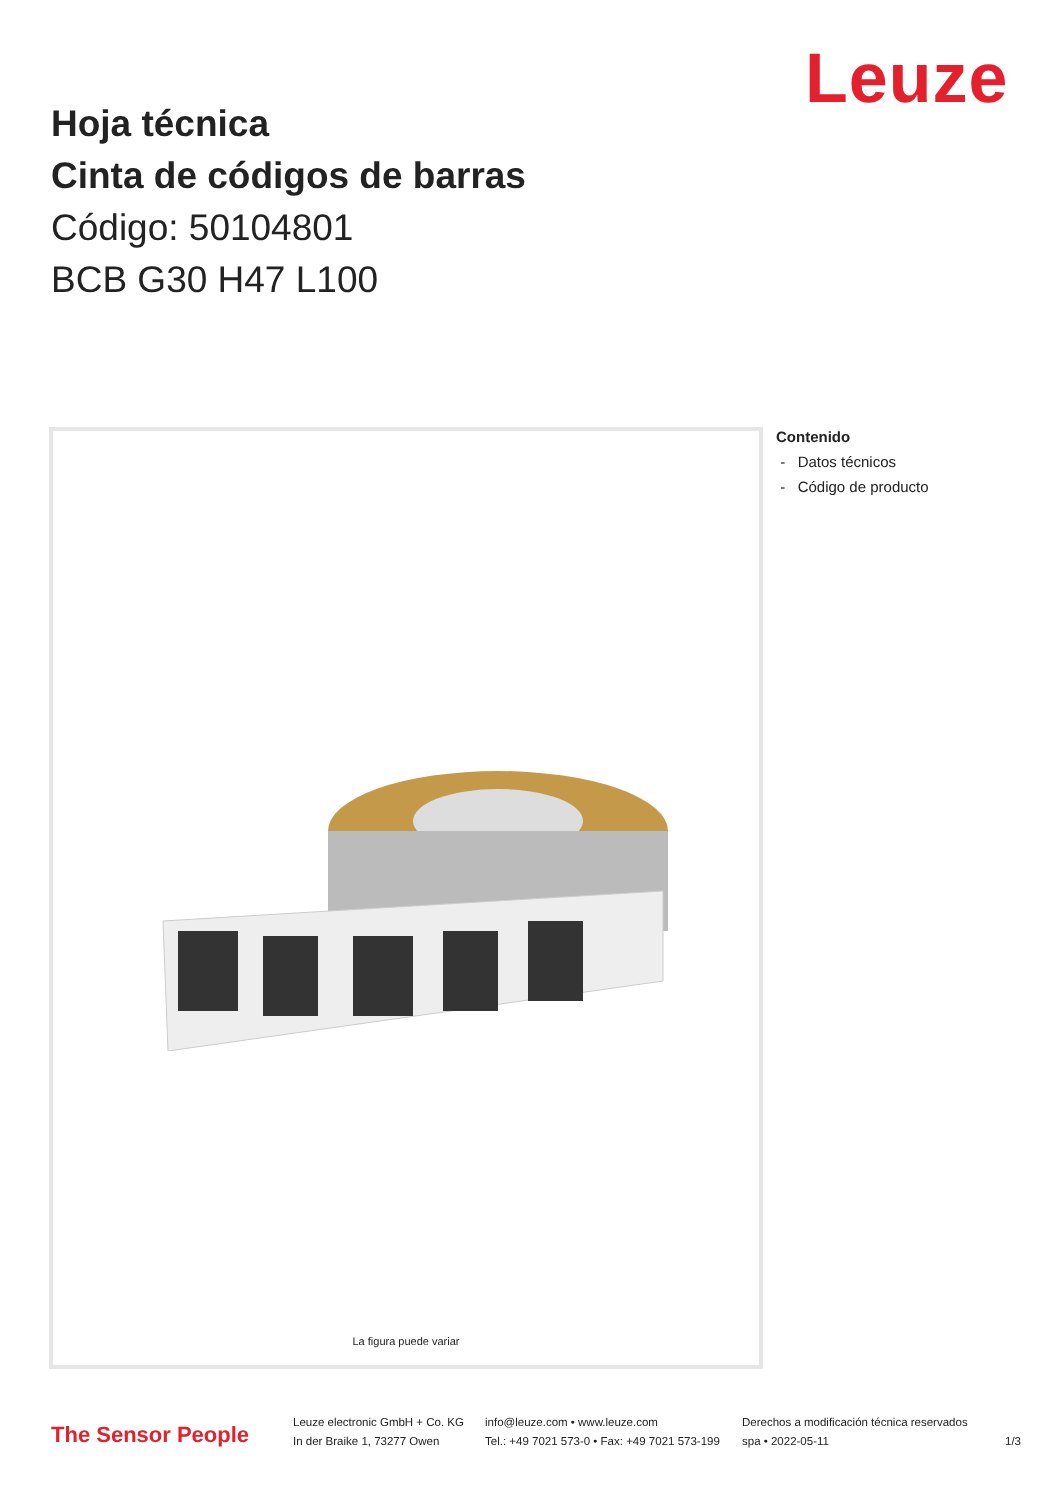Leuze
Hoja técnica
Cinta de códigos de barras
Código: 50104801
BCB G30 H47 L100
La figura puede variar
Contenido
- Datos técnicos
- Código de producto
The Sensor People
Leuze electronic GmbH + Co. KG
In der Braike 1, 73277 Owen
info@leuze.com • www.leuze.com
Tel.: +49 7021 573-0 • Fax: +49 7021 573-199
Derechos a modificación técnica reservados
spa • 2022-05-11
1/3